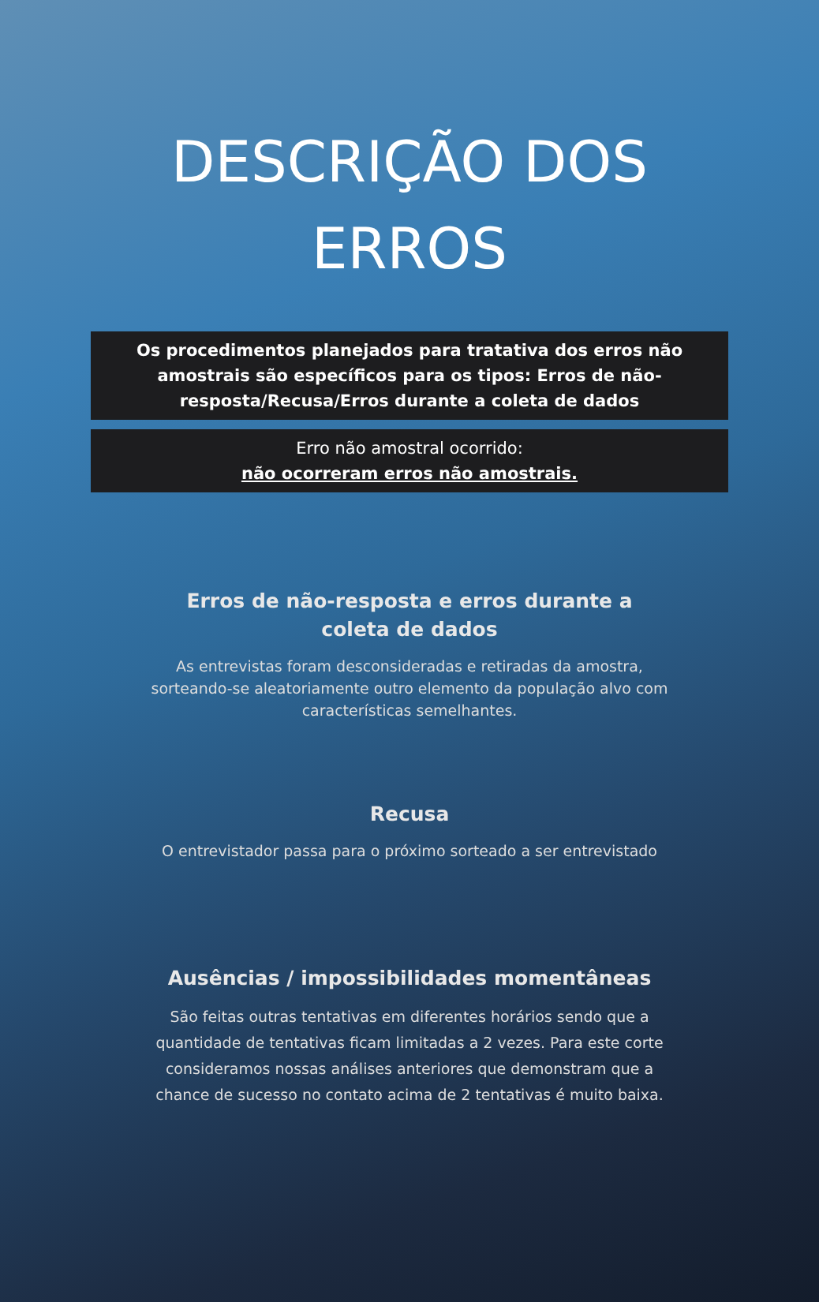DESCRIÇÃO DOS ERROS
Os procedimentos planejados para tratativa dos erros não amostrais são específicos para os tipos: Erros de não-resposta/Recusa/Erros durante a coleta de dados
Erro não amostral ocorrido:
não ocorreram erros não amostrais.
Erros de não-resposta e erros durante a coleta de dados
As entrevistas foram desconsideradas e retiradas da amostra, sorteando-se aleatoriamente outro elemento da população alvo com características semelhantes.
Recusa
O entrevistador passa para o próximo sorteado a ser entrevistado
Ausências / impossibilidades momentâneas
São feitas outras tentativas em diferentes horários sendo que a quantidade de tentativas ficam limitadas a 2 vezes. Para este corte consideramos nossas análises anteriores que demonstram que a chance de sucesso no contato acima de 2 tentativas é muito baixa.